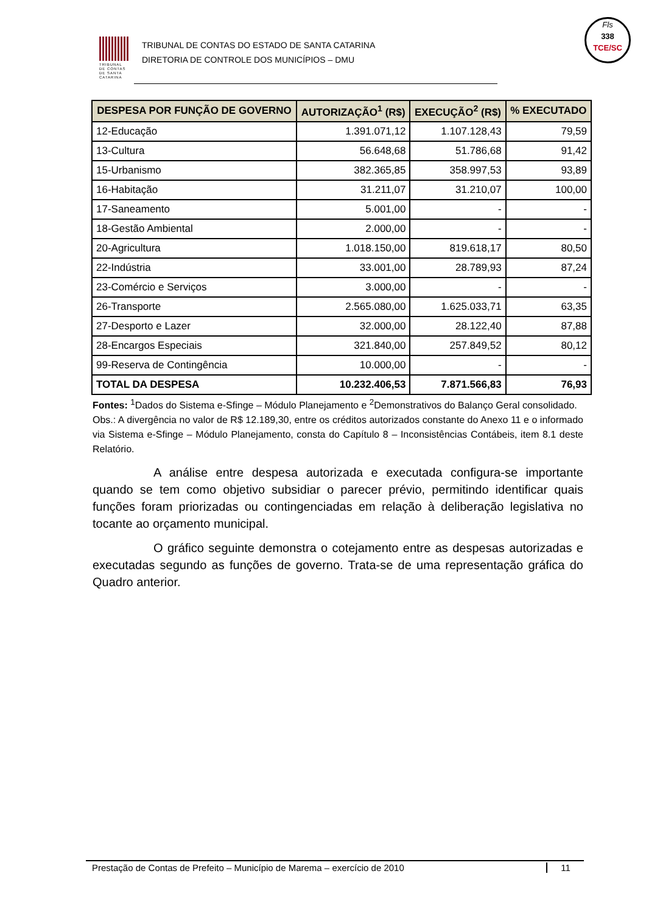TRIBUNAL DE CONTAS DE SANTA CATARINA
TRIBUNAL DE CONTAS DO ESTADO DE SANTA CATARINA
DIRETORIA DE CONTROLE DOS MUNICÍPIOS – DMU
Fls
338
TCE/SC
| DESPESA POR FUNÇÃO DE GOVERNO | AUTORIZAÇÃO<sup>1</sup> (R$) | EXECUÇÃO<sup>2</sup> (R$) | % EXECUTADO |
| --- | --- | --- | --- |
| 12-Educação | 1.391.071,12 | 1.107.128,43 | 79,59 |
| 13-Cultura | 56.648,68 | 51.786,68 | 91,42 |
| 15-Urbanismo | 382.365,85 | 358.997,53 | 93,89 |
| 16-Habitação | 31.211,07 | 31.210,07 | 100,00 |
| 17-Saneamento | 5.001,00 | - | - |
| 18-Gestão Ambiental | 2.000,00 | - | - |
| 20-Agricultura | 1.018.150,00 | 819.618,17 | 80,50 |
| 22-Indústria | 33.001,00 | 28.789,93 | 87,24 |
| 23-Comércio e Serviços | 3.000,00 | - | - |
| 26-Transporte | 2.565.080,00 | 1.625.033,71 | 63,35 |
| 27-Desporto e Lazer | 32.000,00 | 28.122,40 | 87,88 |
| 28-Encargos Especiais | 321.840,00 | 257.849,52 | 80,12 |
| 99-Reserva de Contingência | 10.000,00 | - | - |
| TOTAL DA DESPESA | 10.232.406,53 | 7.871.566,83 | 76,93 |
Fontes: <sup>1</sup>Dados do Sistema e-Sfinge – Módulo Planejamento e <sup>2</sup>Demonstrativos do Balanço Geral consolidado.
Obs.: A divergência no valor de R$ 12.189,30, entre os créditos autorizados constante do Anexo 11 e o informado via Sistema e-Sfinge – Módulo Planejamento, consta do Capítulo 8 – Inconsistências Contábeis, item 8.1 deste Relatório.
A análise entre despesa autorizada e executada configura-se importante quando se tem como objetivo subsidiar o parecer prévio, permitindo identificar quais funções foram priorizadas ou contingenciadas em relação à deliberação legislativa no tocante ao orçamento municipal.
O gráfico seguinte demonstra o cotejamento entre as despesas autorizadas e executadas segundo as funções de governo. Trata-se de uma representação gráfica do Quadro anterior.
Prestação de Contas de Prefeito – Município de Marema – exercício de 2010
11